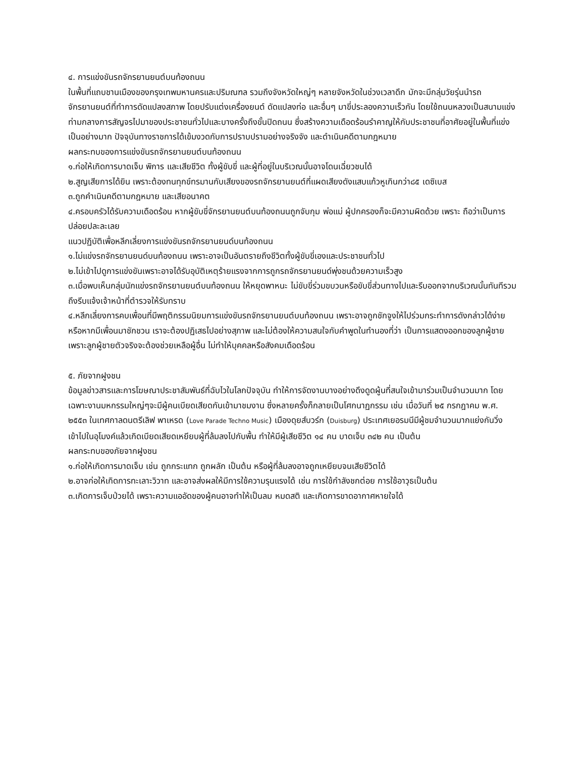๔. การแข่งขันรถจักรยานยนต์บนท้องถนน
ในพื้นที่แถบชานเมืองของกรุงเทพมหานครและปริมณฑล รวมถึงจังหวัดใหญ่ๆ หลายจังหวัดในช่วงเวลาดึก มักจะมีกลุ่มวัยรุ่นนำรถจักรยานยนต์ที่ทำการดัดแปลงสภาพ โดยปรับแต่งเครื่องยนต์ ดัดแปลงท่อ และอื่นๆ มาขี่ประลองความเร็วกัน โดยใช้ถนนหลวงเป็นสนามแข่งท่ามกลางการสัญจรไปมาของประชาชนทั่วไปและบางครั้งถึงขั้นปิดถนน ซึ่งสร้างความเดือดร้อนรำคาญให้กับประชาชนที่อาศัยอยู่ในพื้นที่แข่งเป็นอย่างมาก ปัจจุบันทางราชการได้เข้มงวดกับการปราบปรามอย่างจริงจัง และดำเนินคดีตามกฎหมาย
ผลกระทบของการแข่งขันรถจักรยานยนต์บนท้องถนน
๑.ก่อให้เกิดการบาดเจ็บ พิการ และเสียชีวิต ทั้งผู้ขับขี่ และผู้ที่อยู่ในบริเวณนั้นอาจโดนเฉี่ยวชนได้
๒.สูญเสียการได้ยิน เพราะต้องทนทุกข์ทรมานกับเสียงของรถจักรยานยนต์ที่แผดเสียงดังแสบแก้วหูเกินกว่า๘๕ เดซิเบส
๓.ถูกคำเนินคดีตามกฎหมาย และเสียอนาคต
๔.ครอบครัวได้รับความเดือดร้อน หากผู้ขับขี่จักรยานยนต์บนท้องถนนถูกจับกุม พ่อแม่ ผู้ปกครองก็จะมีความผิดด้วย เพราะ ถือว่าเป็นการปล่อยปละละเลย
แนวปฏิบัติเพื่อหลีกเลี่ยงการแข่งขันรถจักรยานยนด์บนท้องถนน
๑.ไม่แข่งรถจักรยานยนด์บนท้องถนน เพราะอาจเป็นอันตรายถึงชีวิตทั้งผู้ขับขี่เองและประชาชนทั่วไป
๒.ไม่เข้าไปดูการแข่งขันเพราะอาจได้รับอุบัติเหตุร้ายแรงจากการถูกรถจักรยานยนด์พุ่งชนด้วยความเร็วสูง
๓.เมื่อพบเห็นกลุ่มนักแข่งรถจักรยานยนต์บนท้องถนน ให้หยุดพาหนะ ไม่ขับขี่ร่วมขบวนหรือขับขี่ส่วนทางไปและรีบออกจากบริเวณนั้นทันทีรวมถึงรีบแจ้งเจ้าหน้าที่ตำรวจให้รับทราบ
๔.หลีกเลี่ยงการคบเพื่อนที่มีพฤติกรรมนิยมการแข่งขันรถจักรยานยนต์บนท้องถนน เพราะอาจถูกชักจูงให้ไปร่วมกระทำการดังกล่าวได้ง่าย หรือหากมีเพื่อนมาชักชวน เราจะต้องปฏิเสธไปอย่างสุภาพ และไม่ต้องให้ความสนใจกับคำพูดในทำนองที่ว่า เป็นการแสดงออกของลูกผู้ชาย เพราะลูกผู้ชายตัวจริงจะต้องช่วยเหลือผู้อื่น ไม่ทำให้บุคคลหรือสังคมเดือดร้อน
๕. ภัยจากฝูงชน
ข้อมูลข่าวสารและการโฆษณาประชาสัมพันธ์ที่ฉับไวในโลกปัจจุบัน ทำให้การจัดงานบางอย่างดึงดูดผู้นที่สนใจเข้ามาร่วมเป็นจำนวนมาก โดยเฉพาะงานมหกรรมใหญ่ๆจะมีผู้คนเบียดเสียดกันเข้ามาชมงาน ซึ่งหลายครั้งก็กลายเป็นโศกนาฏกรรม เช่น เมื่อวันที่ ๒๕ กรกฎาคม พ.ศ. ๒๕๕๓ ในเทศกาลดนตรีเลิฟ พาเหรด (Love Parade Techno Music) เมืองดุยส์บวร์ก (Duisburg) ประเทศเยอรมนีมีผู้ชมจำนวนมากแย่งกันวิ่งเข้าไปในอุโมงค์แล้วเกิดเบียดเสียดเหยียบผู้ที่ล้มลงไปกับพื้น ทำให้มีผู้เสียชีวิต ๑๔ คน บาดเจ็บ ๓๔๒ คน เป็นต้น
ผลกระทบของภัยจากฝูงชน
๑.ก่อให้เกิดการมาดเจ็บ เช่น ถูกกระแทก ถูกผลัก เป็นต้น หรือผู้ที่ล้มลงอาจถูกเหยียบจนเสียชีวิตได้
๒.อาจก่อให้เกิดการทะเลาะวิวาท และอาจส่งผลให้มีการใช้ความรุนแรงได้ เช่น การใช้กำลังชกต่อย การใช้อาวุธเป็นต้น
๓.เกิดการเจ็บป่วยได้ เพราะความแออัดของผู้คนอาจทำให้เป็นลม หมดสติ และเกิดการขาดอากาศหายใจได้